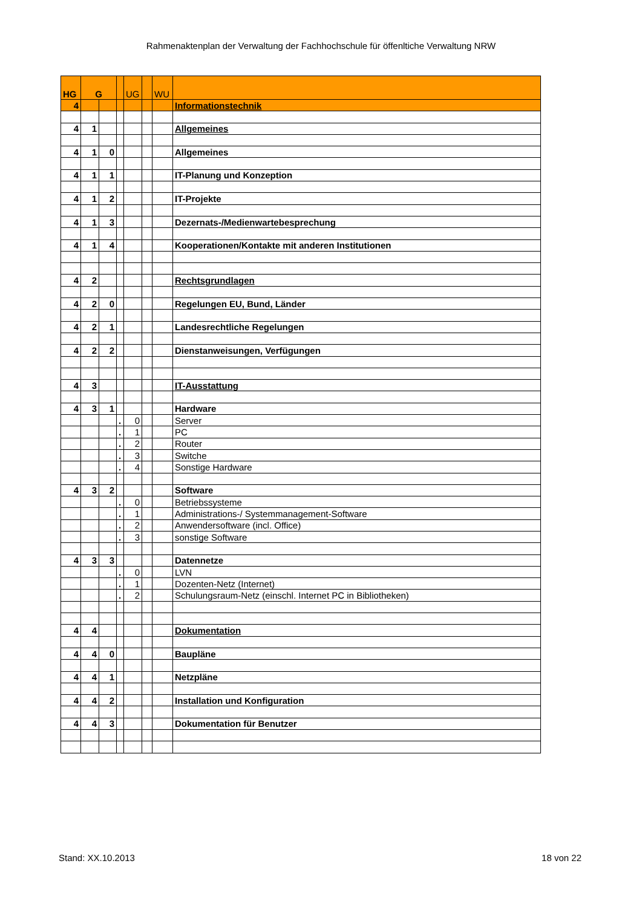Rahmenaktenplan der Verwaltung der Fachhochschule für öffenltiche Verwaltung NRW
| HG | G | | | UG | | WU | |
| --- | --- | --- | --- | --- | --- | --- | --- |
| 4 | | | | | | | Informationstechnik |
| 4 | 1 | | | | | | Allgemeines |
| 4 | 1 | 0 | | | | | Allgemeines |
| 4 | 1 | 1 | | | | | IT-Planung und Konzeption |
| 4 | 1 | 2 | | | | | IT-Projekte |
| 4 | 1 | 3 | | | | | Dezernats-/Medienwartebesprechung |
| 4 | 1 | 4 | | | | | Kooperationen/Kontakte mit anderen Institutionen |
| 4 | 2 | | | | | | Rechtsgrundlagen |
| 4 | 2 | 0 | | | | | Regelungen EU, Bund, Länder |
| 4 | 2 | 1 | | | | | Landesrechtliche Regelungen |
| 4 | 2 | 2 | | | | | Dienstanweisungen, Verfügungen |
| 4 | 3 | | | | | | IT-Ausstattung |
| 4 | 3 | 1 | | | | | Hardware |
| | | | . | 0 | | | Server |
| | | | . | 1 | | | PC |
| | | | . | 2 | | | Router |
| | | | . | 3 | | | Switche |
| | | | . | 4 | | | Sonstige Hardware |
| 4 | 3 | 2 | | | | | Software |
| | | | . | 0 | | | Betriebssysteme |
| | | | . | 1 | | | Administrations-/ Systemmanagement-Software |
| | | | . | 2 | | | Anwendersoftware (incl. Office) |
| | | | . | 3 | | | sonstige Software |
| 4 | 3 | 3 | | | | | Datennetze |
| | | | . | 0 | | | LVN |
| | | | . | 1 | | | Dozenten-Netz (Internet) |
| | | | . | 2 | | | Schulungsraum-Netz (einschl. Internet PC in Bibliotheken) |
| 4 | 4 | | | | | | Dokumentation |
| 4 | 4 | 0 | | | | | Baupläne |
| 4 | 4 | 1 | | | | | Netzpläne |
| 4 | 4 | 2 | | | | | Installation und Konfiguration |
| 4 | 4 | 3 | | | | | Dokumentation für Benutzer |
Stand: XX.10.2013 18 von 22